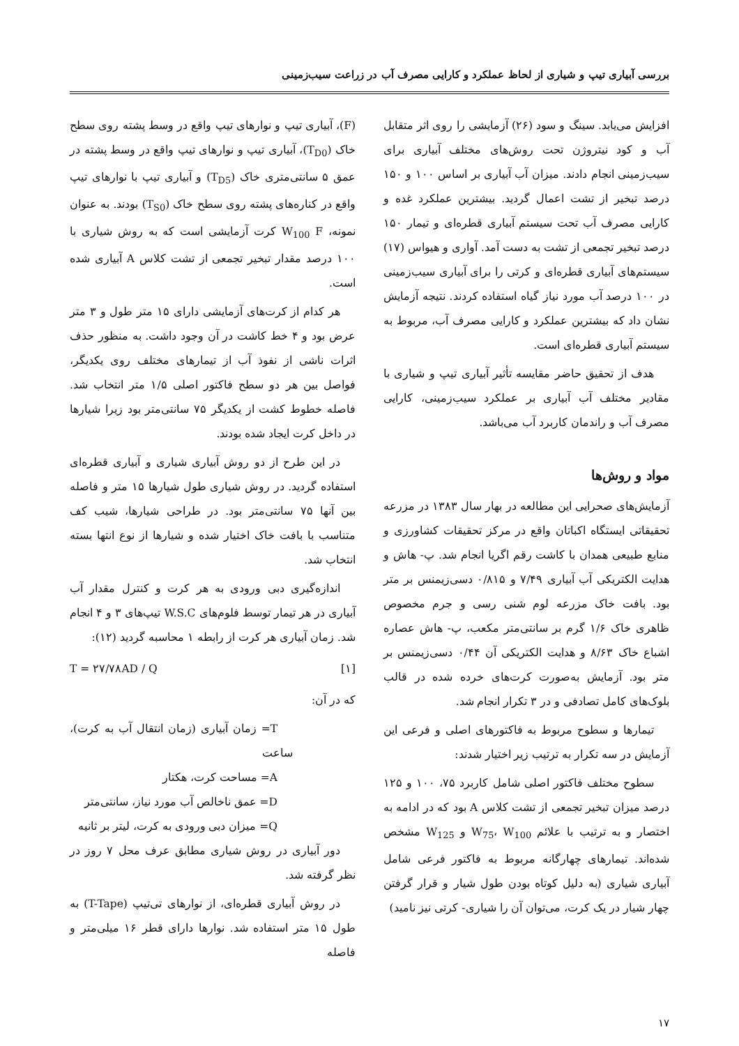بررسی آبیاری تیپ و شیاری از لحاظ عملکرد و کارایی مصرف آب در زراعت سیب‌زمینی
افزایش می‌یابد. سینگ و سود (۲۶) آزمایشی را روی اثر متقابل آب و کود نیتروژن تحت روش‌های مختلف آبیاری برای سیب‌زمینی انجام دادند. میزان آب آبیاری بر اساس ۱۰۰ و ۱۵۰ درصد تبخیر از تشت اعمال گردید. بیشترین عملکرد غده و کارایی مصرف آب تحت سیستم آبیاری قطره‌ای و تیمار ۱۵۰ درصد تبخیر تجمعی از تشت به دست آمد. آواری و هیواس (۱۷) سیستم‌های آبیاری قطره‌ای و کرتی را برای آبیاری سیب‌زمینی در ۱۰۰ درصد آب مورد نیاز گیاه استفاده کردند. نتیجه آزمایش نشان داد که بیشترین عملکرد و کارایی مصرف آب، مربوط به سیستم آبیاری قطره‌ای است.
هدف از تحقیق حاضر مقایسه تأثیر آبیاری تیپ و شیاری با مقادیر مختلف آب آبیاری بر عملکرد سیب‌زمینی، کارایی مصرف آب و راندمان کاربرد آب می‌باشد.
مواد و روش‌ها
آزمایش‌های صحرایی این مطالعه در بهار سال ۱۳۸۳ در مزرعه تحقیقاتی ایستگاه اکباتان واقع در مرکز تحقیقات کشاورزی و منابع طبیعی همدان با کاشت رقم اگریا انجام شد. پ- هاش و هدایت الکتریکی آب آبیاری ۷/۴۹ و ۰/۸۱۵ دسی‌زیمنس بر متر بود. بافت خاک مزرعه لوم شنی رسی و جرم مخصوص ظاهری خاک ۱/۶ گرم بر سانتی‌متر مکعب، پ- هاش عصاره اشباع خاک ۸/۶۳ و هدایت الکتریکی آن ۰/۴۴ دسی‌زیمنس بر متر بود. آزمایش به‌صورت کرت‌های خرده شده در قالب بلوک‌های کامل تصادفی و در ۳ تکرار انجام شد.
تیمارها و سطوح مربوط به فاکتورهای اصلی و فرعی این آزمایش در سه تکرار به ترتیب زیر اختیار شدند:
سطوح مختلف فاکتور اصلی شامل کاربرد ۷۵، ۱۰۰ و ۱۲۵ درصد میزان تبخیر تجمعی از تشت کلاس A بود که در ادامه به اختصار و به ترتیب با علائم W<sub>75</sub>، W<sub>100</sub> و W<sub>125</sub> مشخص شده‌اند. تیمارهای چهارگانه مربوط به فاکتور فرعی شامل آبیاری شیاری (به دلیل کوتاه بودن طول شیار و قرار گرفتن چهار شیار در یک کرت، می‌توان آن را شیاری- کرتی نیز نامید)
(F)، آبیاری تیپ و نوارهای تیپ واقع در وسط پشته روی سطح خاک (T<sub>D0</sub>)، آبیاری تیپ و نوارهای تیپ واقع در وسط پشته در عمق ۵ سانتی‌متری خاک (T<sub>D5</sub>) و آبیاری تیپ با نوارهای تیپ واقع در کناره‌های پشته روی سطح خاک (T<sub>S0</sub>) بودند. به عنوان نمونه، W<sub>100</sub> F کرت آزمایشی است که به روش شیاری با ۱۰۰ درصد مقدار تبخیر تجمعی از تشت کلاس A آبیاری شده است.
هر کدام از کرت‌های آزمایشی دارای ۱۵ متر طول و ۳ متر عرض بود و ۴ خط کاشت در آن وجود داشت. به منظور حذف اثرات ناشی از نفوذ آب از تیمارهای مختلف روی یکدیگر، فواصل بین هر دو سطح فاکتور اصلی ۱/۵ متر انتخاب شد. فاصله خطوط کشت از یکدیگر ۷۵ سانتی‌متر بود زیرا شیارها در داخل کرت ایجاد شده بودند.
در این طرح از دو روش آبیاری شیاری و آبیاری قطره‌ای استفاده گردید. در روش شیاری طول شیارها ۱۵ متر و فاصله بین آنها ۷۵ سانتی‌متر بود. در طراحی شیارها، شیب کف متناسب با بافت خاک اختیار شده و شیارها از نوع انتها بسته انتخاب شد.
اندازه‌گیری دبی ورودی به هر کرت و کنترل مقدار آب آبیاری در هر تیمار توسط فلوم‌های W.S.C تیپ‌های ۳ و ۴ انجام شد. زمان آبیاری هر کرت از رابطه ۱ محاسبه گردید (۱۲):
T = ۲۷/۷۸AD / Q [۱]
که در آن:
T= زمان آبیاری (زمان انتقال آب به کرت)، ساعت
A= مساحت کرت، هکتار
D= عمق ناخالص آب مورد نیاز، سانتی‌متر
Q= میزان دبی ورودی به کرت، لیتر بر ثانیه
دور آبیاری در روش شیاری مطابق عرف محل ۷ روز در نظر گرفته شد.
در روش آبیاری قطره‌ای، از نوارهای تی‌تیپ (T-Tape) به طول ۱۵ متر استفاده شد. نوارها دارای قطر ۱۶ میلی‌متر و فاصله
۱۷